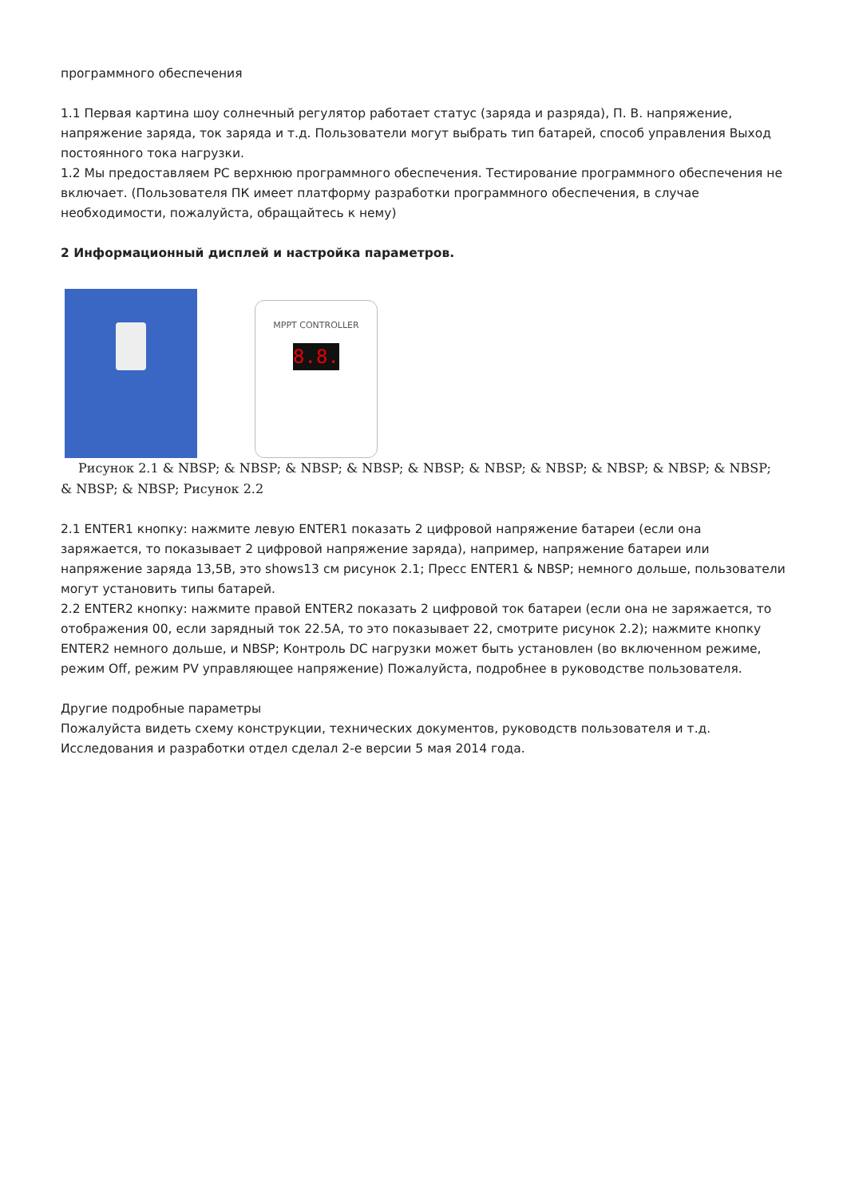программного обеспечения
1.1 Первая картина шоу солнечный регулятор работает статус (заряда и разряда), П. В. напряжение, напряжение заряда, ток заряда и т.д. Пользователи могут выбрать тип батарей, способ управления Выход постоянного тока нагрузки.
1.2 Мы предоставляем PC верхнюю программного обеспечения. Тестирование программного обеспечения не включает. (Пользователя ПК имеет платформу разработки программного обеспечения, в случае необходимости, пожалуйста, обращайтесь к нему)
2 Информационный дисплей и настройка параметров.
MPPT CONTROLLER
8.8.
Рисунок 2.1 & NBSP; & NBSP; & NBSP; & NBSP; & NBSP; & NBSP; & NBSP; & NBSP; & NBSP; & NBSP; & NBSP; & NBSP; Рисунок 2.2
2.1 ENTER1 кнопку: нажмите левую ENTER1 показать 2 цифровой напряжение батареи (если она заряжается, то показывает 2 цифровой напряжение заряда), например, напряжение батареи или напряжение заряда 13,5В, это shows13 см рисунок 2.1; Пресс ENTER1 & NBSP; немного дольше, пользователи могут установить типы батарей.
2.2 ENTER2 кнопку: нажмите правой ENTER2 показать 2 цифровой ток батареи (если она не заряжается, то отображения 00, если зарядный ток 22.5A, то это показывает 22, смотрите рисунок 2.2); нажмите кнопку ENTER2 немного дольше, и NBSP; Контроль DC нагрузки может быть установлен (во включенном режиме, режим Off, режим PV управляющее напряжение) Пожалуйста, подробнее в руководстве пользователя.
Другие подробные параметры
Пожалуйста видеть схему конструкции, технических документов, руководств пользователя и т.д.
Исследования и разработки отдел сделал 2-е версии 5 мая 2014 года.